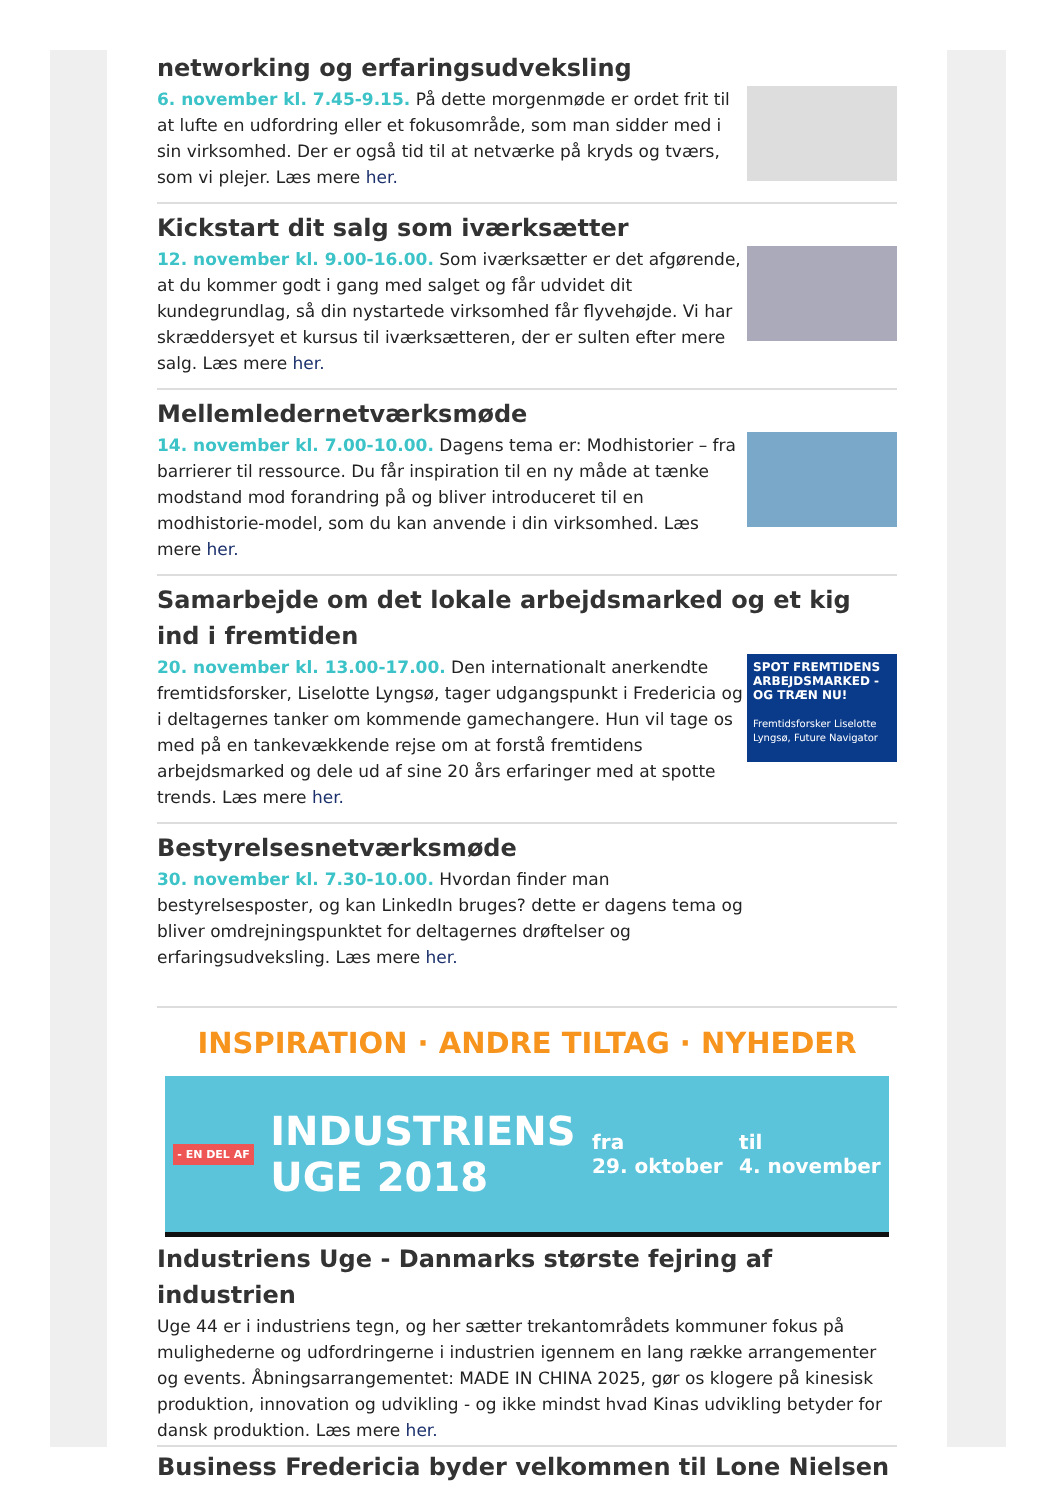networking og erfaringsudveksling
6. november kl. 7.45-9.15. På dette morgenmøde er ordet frit til at lufte en udfordring eller et fokusområde, som man sidder med i sin virksomhed. Der er også tid til at netværke på kryds og tværs, som vi plejer. Læs mere her.
Kickstart dit salg som iværksætter
12. november kl. 9.00-16.00. Som iværksætter er det afgørende, at du kommer godt i gang med salget og får udvidet dit kundegrundlag, så din nystartede virksomhed får flyvehøjde. Vi har skræddersyet et kursus til iværksætteren, der er sulten efter mere salg. Læs mere her.
Mellemledernetværksmøde
14. november kl. 7.00-10.00. Dagens tema er: Modhistorier – fra barrierer til ressource. Du får inspiration til en ny måde at tænke modstand mod forandring på og bliver introduceret til en modhistorie-model, som du kan anvende i din virksomhed. Læs mere her.
Samarbejde om det lokale arbejdsmarked og et kig ind i fremtiden
20. november kl. 13.00-17.00. Den internationalt anerkendte fremtidsforsker, Liselotte Lyngsø, tager udgangspunkt i Fredericia og i deltagernes tanker om kommende gamechangere. Hun vil tage os med på en tankevækkende rejse om at forstå fremtidens arbejdsmarked og dele ud af sine 20 års erfaringer med at spotte trends. Læs mere her.
SPOT FREMTIDENS ARBEJDSMARKED - OG TRÆN NU!
Fremtidsforsker Liselotte Lyngsø, Future Navigator
Bestyrelsesnetværksmøde
30. november kl. 7.30-10.00. Hvordan finder man bestyrelsesposter, og kan LinkedIn bruges? dette er dagens tema og bliver omdrejningspunktet for deltagernes drøftelser og erfaringsudveksling. Læs mere her.
INSPIRATION · ANDRE TILTAG · NYHEDER
- EN DEL AF INDUSTRIENS
UGE 2018 fra
29. oktober til
4. november
Industriens Uge - Danmarks største fejring af industrien
Uge 44 er i industriens tegn, og her sætter trekantområdets kommuner fokus på mulighederne og udfordringerne i industrien igennem en lang række arrangementer og events. Åbningsarrangementet: MADE IN CHINA 2025, gør os klogere på kinesisk produktion, innovation og udvikling - og ikke mindst hvad Kinas udvikling betyder for dansk produktion. Læs mere her.
Business Fredericia byder velkommen til Lone Nielsen